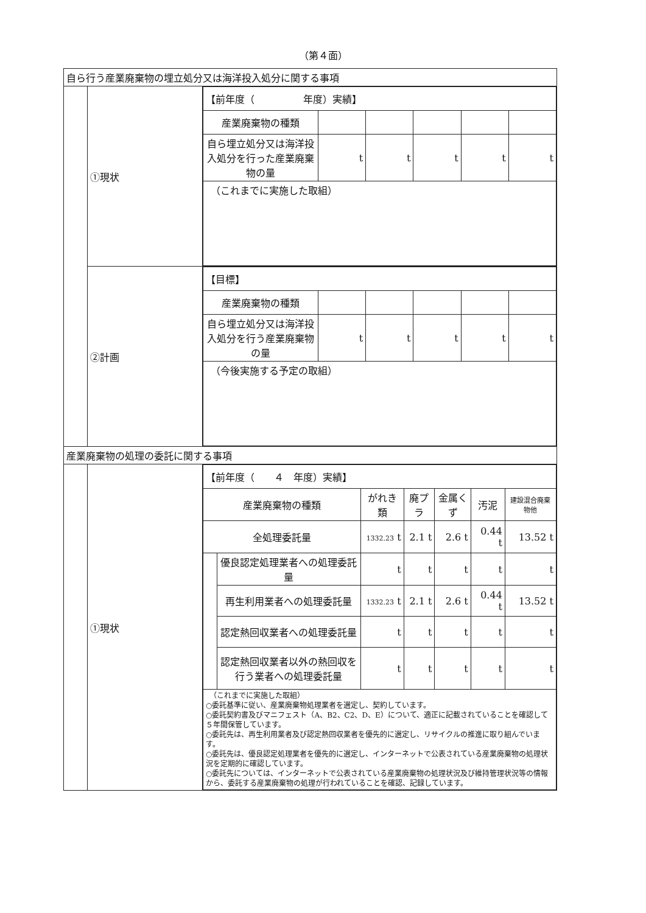（第４面）
| 自ら行う産業廃棄物の埋立処分又は海洋投入処分に関する事項 | | |
| | ①現状 | / 【前年度（ 年度）実績】 / / / / / / / 産業廃棄物の種類 / / / / / / / 自ら埋立処分又は海洋投入処分を行った産業廃棄物の量 / t / t / t / t / t / / （これまでに実施した取組） / / / / / / |
| | ②計画 | / 【目標】 / / / / / / / 産業廃棄物の種類 / / / / / / / 自ら埋立処分又は海洋投入処分を行う産業廃棄物の量 / t / t / t / t / t / / （今後実施する予定の取組） / / / / / / |
| 産業廃棄物の処理の委託に関する事項 | | |
| | ①現状 | / 【前年度（ ４ 年度）実績】 / / / / / / / / 産業廃棄物の種類 / / がれき類 / 廃プラ / 金属くず / 汚泥 / 建設混合廃棄物他 / / 全処理委託量 / / 1332.23 t / 2.1 t / 2.6 t / 0.44 t / 13.52 t / / / 優良認定処理業者への処理委託量 / t / t / t / t / t / / / 再生利用業者への処理委託量 / 1332.23 t / 2.1 t / 2.6 t / 0.44 t / 13.52 t / / / 認定熱回収業者への処理委託量 / t / t / t / t / t / / / 認定熱回収業者以外の熱回収を行う業者への処理委託量 / t / t / t / t / t / / （これまでに実施した取組） ○委託基準に従い、産業廃棄物処理業者を選定し、契約しています。 ○委託契約書及びマニフェスト（A、B2、C2、D、E）について、適正に記載されていることを確認して５年間保管しています。 ○委託先は、再生利用業者及び認定熱回収業者を優先的に選定し、リサイクルの推進に取り組んでいます。 ○委託先は、優良認定処理業者を優先的に選定し、インターネットで公表されている産業廃棄物の処理状況を定期的に確認しています。 ○委託先については、インターネットで公表されている産業廃棄物の処理状況及び維持管理状況等の情報から、委託する産業廃棄物の処理が行われていることを確認、記録しています。 / / / / / / / |